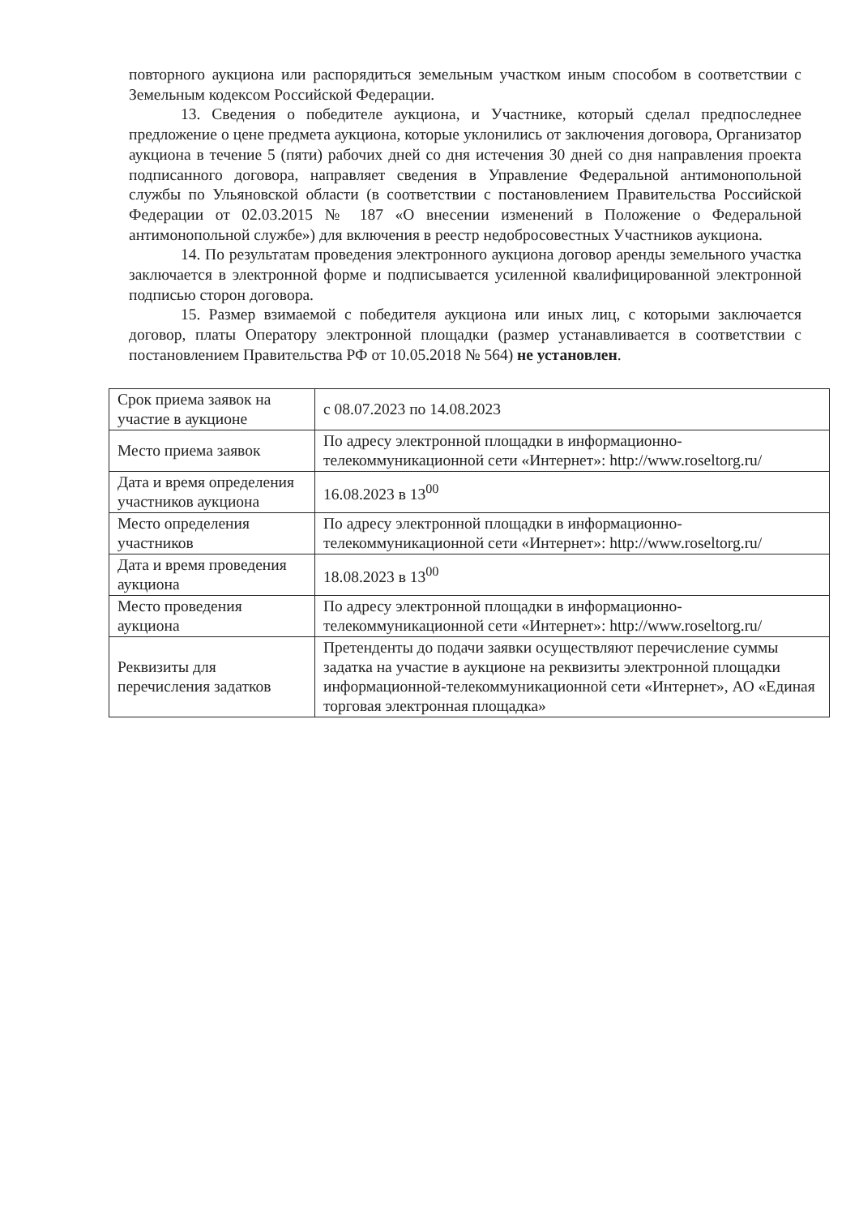повторного аукциона или распорядиться земельным участком иным способом в соответствии с Земельным кодексом Российской Федерации.
13. Сведения о победителе аукциона, и Участнике, который сделал предпоследнее предложение о цене предмета аукциона, которые уклонились от заключения договора, Организатор аукциона в течение 5 (пяти) рабочих дней со дня истечения 30 дней со дня направления проекта подписанного договора, направляет сведения в Управление Федеральной антимонопольной службы по Ульяновской области (в соответствии с постановлением Правительства Российской Федерации от 02.03.2015 № 187 «О внесении изменений в Положение о Федеральной антимонопольной службе») для включения в реестр недобросовестных Участников аукциона.
14. По результатам проведения электронного аукциона договор аренды земельного участка заключается в электронной форме и подписывается усиленной квалифицированной электронной подписью сторон договора.
15. Размер взимаемой с победителя аукциона или иных лиц, с которыми заключается договор, платы Оператору электронной площадки (размер устанавливается в соответствии с постановлением Правительства РФ от 10.05.2018 № 564) не установлен.
| Срок приема заявок на участие в аукционе | с 08.07.2023 по 14.08.2023 |
| Место приема заявок | По адресу электронной площадки в информационно-телекоммуникационной сети «Интернет»: http://www.roseltorg.ru/ |
| Дата и время определения участников аукциона | 16.08.2023 в 13<sup>00</sup> |
| Место определения участников | По адресу электронной площадки в информационно-телекоммуникационной сети «Интернет»: http://www.roseltorg.ru/ |
| Дата и время проведения аукциона | 18.08.2023 в 13<sup>00</sup> |
| Место проведения аукциона | По адресу электронной площадки в информационно-телекоммуникационной сети «Интернет»: http://www.roseltorg.ru/ |
| Реквизиты для перечисления задатков | Претенденты до подачи заявки осуществляют перечисление суммы задатка на участие в аукционе на реквизиты электронной площадки информационной-телекоммуникационной сети «Интернет», АО «Единая торговая электронная площадка» |